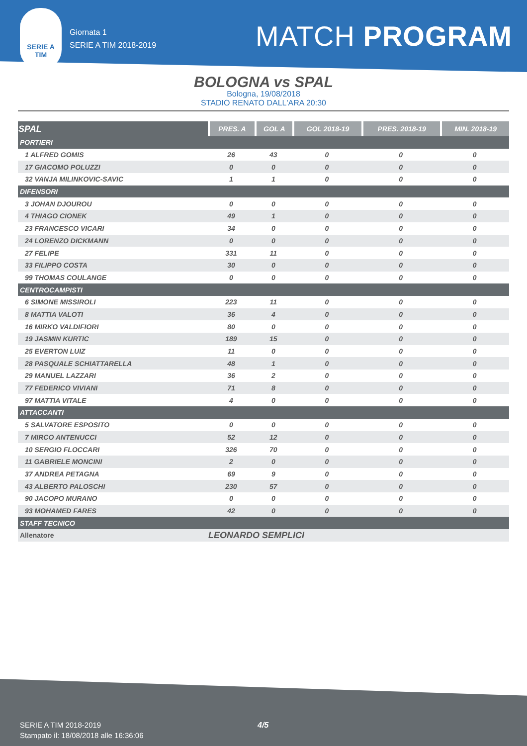SERIE A
TIM
Giornata 1
SERIE A TIM 2018-2019
MATCH PROGRAM
BOLOGNA vs SPAL
Bologna, 19/08/2018
STADIO RENATO DALL'ARA 20:30
| SPAL | PRES. A | GOL A | GOL 2018-19 | PRES. 2018-19 | MIN. 2018-19 |
| --- | --- | --- | --- | --- | --- |
| PORTIERI | | | | | |
| 1 ALFRED GOMIS | 26 | 43 | 0 | 0 | 0 |
| 17 GIACOMO POLUZZI | 0 | 0 | 0 | 0 | 0 |
| 32 VANJA MILINKOVIC-SAVIC | 1 | 1 | 0 | 0 | 0 |
| DIFENSORI | | | | | |
| 3 JOHAN DJOUROU | 0 | 0 | 0 | 0 | 0 |
| 4 THIAGO CIONEK | 49 | 1 | 0 | 0 | 0 |
| 23 FRANCESCO VICARI | 34 | 0 | 0 | 0 | 0 |
| 24 LORENZO DICKMANN | 0 | 0 | 0 | 0 | 0 |
| 27 FELIPE | 331 | 11 | 0 | 0 | 0 |
| 33 FILIPPO COSTA | 30 | 0 | 0 | 0 | 0 |
| 99 THOMAS COULANGE | 0 | 0 | 0 | 0 | 0 |
| CENTROCAMPISTI | | | | | |
| 6 SIMONE MISSIROLI | 223 | 11 | 0 | 0 | 0 |
| 8 MATTIA VALOTI | 36 | 4 | 0 | 0 | 0 |
| 16 MIRKO VALDIFIORI | 80 | 0 | 0 | 0 | 0 |
| 19 JASMIN KURTIC | 189 | 15 | 0 | 0 | 0 |
| 25 EVERTON LUIZ | 11 | 0 | 0 | 0 | 0 |
| 28 PASQUALE SCHIATTARELLA | 48 | 1 | 0 | 0 | 0 |
| 29 MANUEL LAZZARI | 36 | 2 | 0 | 0 | 0 |
| 77 FEDERICO VIVIANI | 71 | 8 | 0 | 0 | 0 |
| 97 MATTIA VITALE | 4 | 0 | 0 | 0 | 0 |
| ATTACCANTI | | | | | |
| 5 SALVATORE ESPOSITO | 0 | 0 | 0 | 0 | 0 |
| 7 MIRCO ANTENUCCI | 52 | 12 | 0 | 0 | 0 |
| 10 SERGIO FLOCCARI | 326 | 70 | 0 | 0 | 0 |
| 11 GABRIELE MONCINI | 2 | 0 | 0 | 0 | 0 |
| 37 ANDREA PETAGNA | 69 | 9 | 0 | 0 | 0 |
| 43 ALBERTO PALOSCHI | 230 | 57 | 0 | 0 | 0 |
| 90 JACOPO MURANO | 0 | 0 | 0 | 0 | 0 |
| 93 MOHAMED FARES | 42 | 0 | 0 | 0 | 0 |
| STAFF TECNICO | | | | | |
| Allenatore | LEONARDO SEMPLICI | | | | |
SERIE A TIM 2018-2019
Stampato il: 18/08/2018 alle 16:36:06
4/5